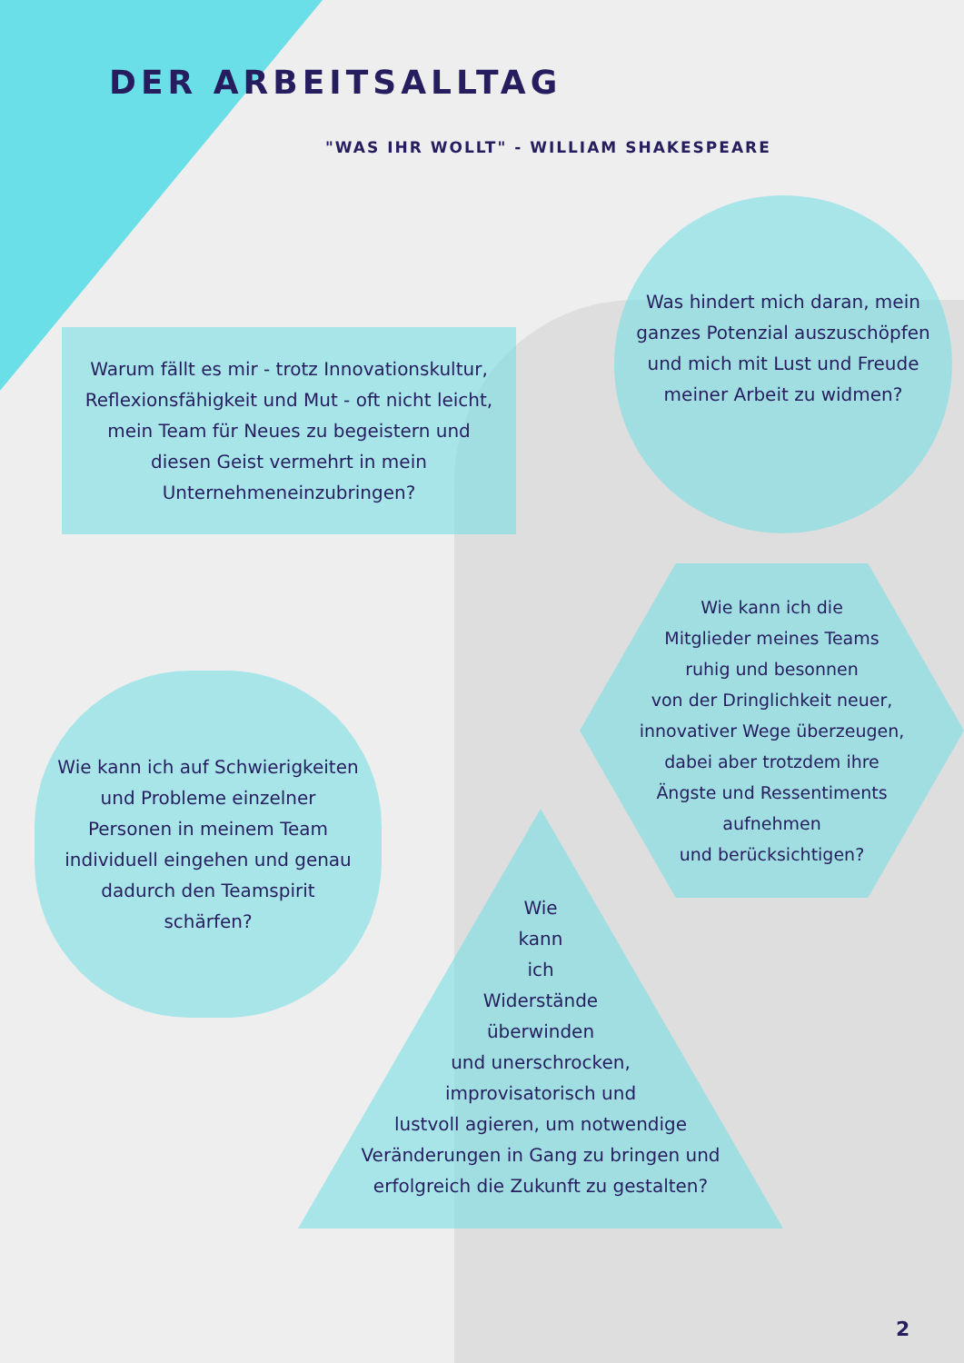DER ARBEITSALLTAG
"WAS IHR WOLLT" - WILLIAM SHAKESPEARE
Warum fällt es mir - trotz Innovationskultur, Reflexionsfähigkeit und Mut - oft nicht leicht, mein Team für Neues zu begeistern und diesen Geist vermehrt in mein Unternehmeneinzubringen?
Was hindert mich daran, mein ganzes Potenzial auszuschöpfen und mich mit Lust und Freude meiner Arbeit zu widmen?
Wie kann ich die
Mitglieder meines Teams
ruhig und besonnen
von der Dringlichkeit neuer,
innovativer Wege überzeugen,
dabei aber trotzdem ihre
Ängste und Ressentiments
aufnehmen
und berücksichtigen?
Wie kann ich auf Schwierigkeiten und Probleme einzelner Personen in meinem Team individuell eingehen und genau dadurch den Teamspirit schärfen?
Wie
kann
ich
Widerstände
überwinden
und unerschrocken,
improvisatorisch und
lustvoll agieren, um notwendige
Veränderungen in Gang zu bringen und
erfolgreich die Zukunft zu gestalten?
2